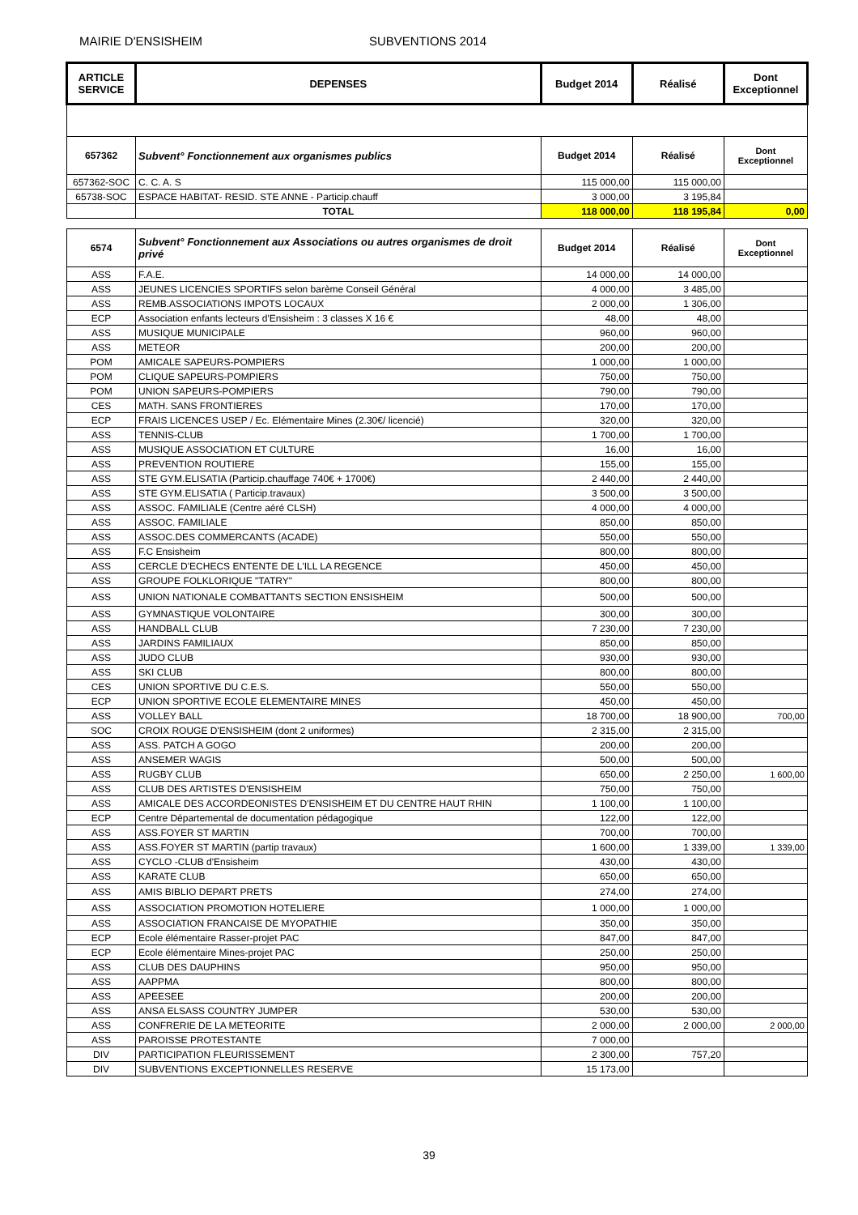MAIRIE D'ENSISHEIM SUBVENTIONS 2014
| ARTICLE SERVICE | DEPENSES | Budget 2014 | Réalisé | Dont Exceptionnel |
| --- | --- | --- | --- | --- |
| 657362 | Subvent° Fonctionnement aux organismes publics | Budget 2014 | Réalisé | Dont Exceptionnel |
| 657362-SOC | C. C. A. S | 115 000,00 | 115 000,00 | |
| 65738-SOC | ESPACE HABITAT- RESID. STE ANNE - Particip.chauff | 3 000,00 | 3 195,84 | |
| | TOTAL | 118 000,00 | 118 195,84 | 0,00 |
| 6574 | Subvent° Fonctionnement aux Associations ou autres organismes de droit privé | Budget 2014 | Réalisé | Dont Exceptionnel |
| ASS | F.A.E. | 14 000,00 | 14 000,00 | |
| ASS | JEUNES LICENCIES SPORTIFS selon barème Conseil Général | 4 000,00 | 3 485,00 | |
| ASS | REMB.ASSOCIATIONS IMPOTS LOCAUX | 2 000,00 | 1 306,00 | |
| ECP | Association enfants lecteurs d'Ensisheim : 3 classes X 16 € | 48,00 | 48,00 | |
| ASS | MUSIQUE MUNICIPALE | 960,00 | 960,00 | |
| ASS | METEOR | 200,00 | 200,00 | |
| POM | AMICALE SAPEURS-POMPIERS | 1 000,00 | 1 000,00 | |
| POM | CLIQUE SAPEURS-POMPIERS | 750,00 | 750,00 | |
| POM | UNION SAPEURS-POMPIERS | 790,00 | 790,00 | |
| CES | MATH. SANS FRONTIERES | 170,00 | 170,00 | |
| ECP | FRAIS LICENCES USEP / Ec. Elémentaire Mines (2.30€/ licencié) | 320,00 | 320,00 | |
| ASS | TENNIS-CLUB | 1 700,00 | 1 700,00 | |
| ASS | MUSIQUE ASSOCIATION ET CULTURE | 16,00 | 16,00 | |
| ASS | PREVENTION ROUTIERE | 155,00 | 155,00 | |
| ASS | STE GYM.ELISATIA (Particip.chauffage 740€ + 1700€) | 2 440,00 | 2 440,00 | |
| ASS | STE GYM.ELISATIA ( Particip.travaux) | 3 500,00 | 3 500,00 | |
| ASS | ASSOC. FAMILIALE (Centre aéré CLSH) | 4 000,00 | 4 000,00 | |
| ASS | ASSOC. FAMILIALE | 850,00 | 850,00 | |
| ASS | ASSOC.DES COMMERCANTS (ACADE) | 550,00 | 550,00 | |
| ASS | F.C Ensisheim | 800,00 | 800,00 | |
| ASS | CERCLE D'ECHECS ENTENTE DE L'ILL LA REGENCE | 450,00 | 450,00 | |
| ASS | GROUPE FOLKLORIQUE "TATRY" | 800,00 | 800,00 | |
| ASS | UNION NATIONALE COMBATTANTS SECTION ENSISHEIM | 500,00 | 500,00 | |
| ASS | GYMNASTIQUE VOLONTAIRE | 300,00 | 300,00 | |
| ASS | HANDBALL CLUB | 7 230,00 | 7 230,00 | |
| ASS | JARDINS FAMILIAUX | 850,00 | 850,00 | |
| ASS | JUDO CLUB | 930,00 | 930,00 | |
| ASS | SKI CLUB | 800,00 | 800,00 | |
| CES | UNION SPORTIVE DU C.E.S. | 550,00 | 550,00 | |
| ECP | UNION SPORTIVE ECOLE ELEMENTAIRE MINES | 450,00 | 450,00 | |
| ASS | VOLLEY BALL | 18 700,00 | 18 900,00 | 700,00 |
| SOC | CROIX ROUGE D'ENSISHEIM (dont 2 uniformes) | 2 315,00 | 2 315,00 | |
| ASS | ASS. PATCH A GOGO | 200,00 | 200,00 | |
| ASS | ANSEMER WAGIS | 500,00 | 500,00 | |
| ASS | RUGBY CLUB | 650,00 | 2 250,00 | 1 600,00 |
| ASS | CLUB DES ARTISTES D'ENSISHEIM | 750,00 | 750,00 | |
| ASS | AMICALE DES ACCORDEONISTES D'ENSISHEIM ET DU CENTRE HAUT RHIN | 1 100,00 | 1 100,00 | |
| ECP | Centre Départemental de documentation pédagogique | 122,00 | 122,00 | |
| ASS | ASS.FOYER ST MARTIN | 700,00 | 700,00 | |
| ASS | ASS.FOYER ST MARTIN (partip travaux) | 1 600,00 | 1 339,00 | 1 339,00 |
| ASS | CYCLO -CLUB d'Ensisheim | 430,00 | 430,00 | |
| ASS | KARATE CLUB | 650,00 | 650,00 | |
| ASS | AMIS BIBLIO DEPART PRETS | 274,00 | 274,00 | |
| ASS | ASSOCIATION PROMOTION HOTELIERE | 1 000,00 | 1 000,00 | |
| ASS | ASSOCIATION FRANCAISE DE MYOPATHIE | 350,00 | 350,00 | |
| ECP | Ecole élémentaire Rasser-projet PAC | 847,00 | 847,00 | |
| ECP | Ecole élémentaire Mines-projet PAC | 250,00 | 250,00 | |
| ASS | CLUB DES DAUPHINS | 950,00 | 950,00 | |
| ASS | AAPPMA | 800,00 | 800,00 | |
| ASS | APEESEE | 200,00 | 200,00 | |
| ASS | ANSA ELSASS COUNTRY JUMPER | 530,00 | 530,00 | |
| ASS | CONFRERIE DE LA METEORITE | 2 000,00 | 2 000,00 | 2 000,00 |
| ASS | PAROISSE PROTESTANTE | 7 000,00 | | |
| DIV | PARTICIPATION FLEURISSEMENT | 2 300,00 | 757,20 | |
| DIV | SUBVENTIONS EXCEPTIONNELLES RESERVE | 15 173,00 | | |
39